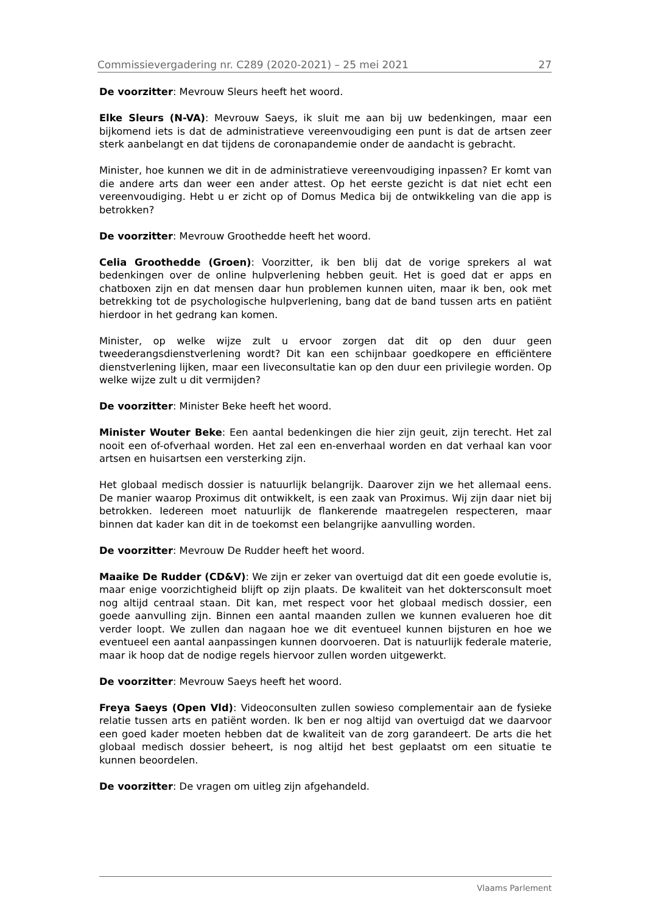Commissievergadering nr. C289 (2020-2021) – 25 mei 2021 27
De voorzitter: Mevrouw Sleurs heeft het woord.
Elke Sleurs (N-VA): Mevrouw Saeys, ik sluit me aan bij uw bedenkingen, maar een bijkomend iets is dat de administratieve vereenvoudiging een punt is dat de artsen zeer sterk aanbelangt en dat tijdens de coronapandemie onder de aandacht is gebracht.
Minister, hoe kunnen we dit in de administratieve vereenvoudiging inpassen? Er komt van die andere arts dan weer een ander attest. Op het eerste gezicht is dat niet echt een vereenvoudiging. Hebt u er zicht op of Domus Medica bij de ontwikkeling van die app is betrokken?
De voorzitter: Mevrouw Groothedde heeft het woord.
Celia Groothedde (Groen): Voorzitter, ik ben blij dat de vorige sprekers al wat bedenkingen over de online hulpverlening hebben geuit. Het is goed dat er apps en chatboxen zijn en dat mensen daar hun problemen kunnen uiten, maar ik ben, ook met betrekking tot de psychologische hulpverlening, bang dat de band tussen arts en patiënt hierdoor in het gedrang kan komen.
Minister, op welke wijze zult u ervoor zorgen dat dit op den duur geen tweederangsdienstverlening wordt? Dit kan een schijnbaar goedkopere en efficiëntere dienstverlening lijken, maar een liveconsultatie kan op den duur een privilegie worden. Op welke wijze zult u dit vermijden?
De voorzitter: Minister Beke heeft het woord.
Minister Wouter Beke: Een aantal bedenkingen die hier zijn geuit, zijn terecht. Het zal nooit een of-ofverhaal worden. Het zal een en-enverhaal worden en dat verhaal kan voor artsen en huisartsen een versterking zijn.
Het globaal medisch dossier is natuurlijk belangrijk. Daarover zijn we het allemaal eens. De manier waarop Proximus dit ontwikkelt, is een zaak van Proximus. Wij zijn daar niet bij betrokken. Iedereen moet natuurlijk de flankerende maatregelen respecteren, maar binnen dat kader kan dit in de toekomst een belangrijke aanvulling worden.
De voorzitter: Mevrouw De Rudder heeft het woord.
Maaike De Rudder (CD&V): We zijn er zeker van overtuigd dat dit een goede evolutie is, maar enige voorzichtigheid blijft op zijn plaats. De kwaliteit van het doktersconsult moet nog altijd centraal staan. Dit kan, met respect voor het globaal medisch dossier, een goede aanvulling zijn. Binnen een aantal maanden zullen we kunnen evalueren hoe dit verder loopt. We zullen dan nagaan hoe we dit eventueel kunnen bijsturen en hoe we eventueel een aantal aanpassingen kunnen doorvoeren. Dat is natuurlijk federale materie, maar ik hoop dat de nodige regels hiervoor zullen worden uitgewerkt.
De voorzitter: Mevrouw Saeys heeft het woord.
Freya Saeys (Open Vld): Videoconsulten zullen sowieso complementair aan de fysieke relatie tussen arts en patiënt worden. Ik ben er nog altijd van overtuigd dat we daarvoor een goed kader moeten hebben dat de kwaliteit van de zorg garandeert. De arts die het globaal medisch dossier beheert, is nog altijd het best geplaatst om een situatie te kunnen beoordelen.
De voorzitter: De vragen om uitleg zijn afgehandeld.
Vlaams Parlement